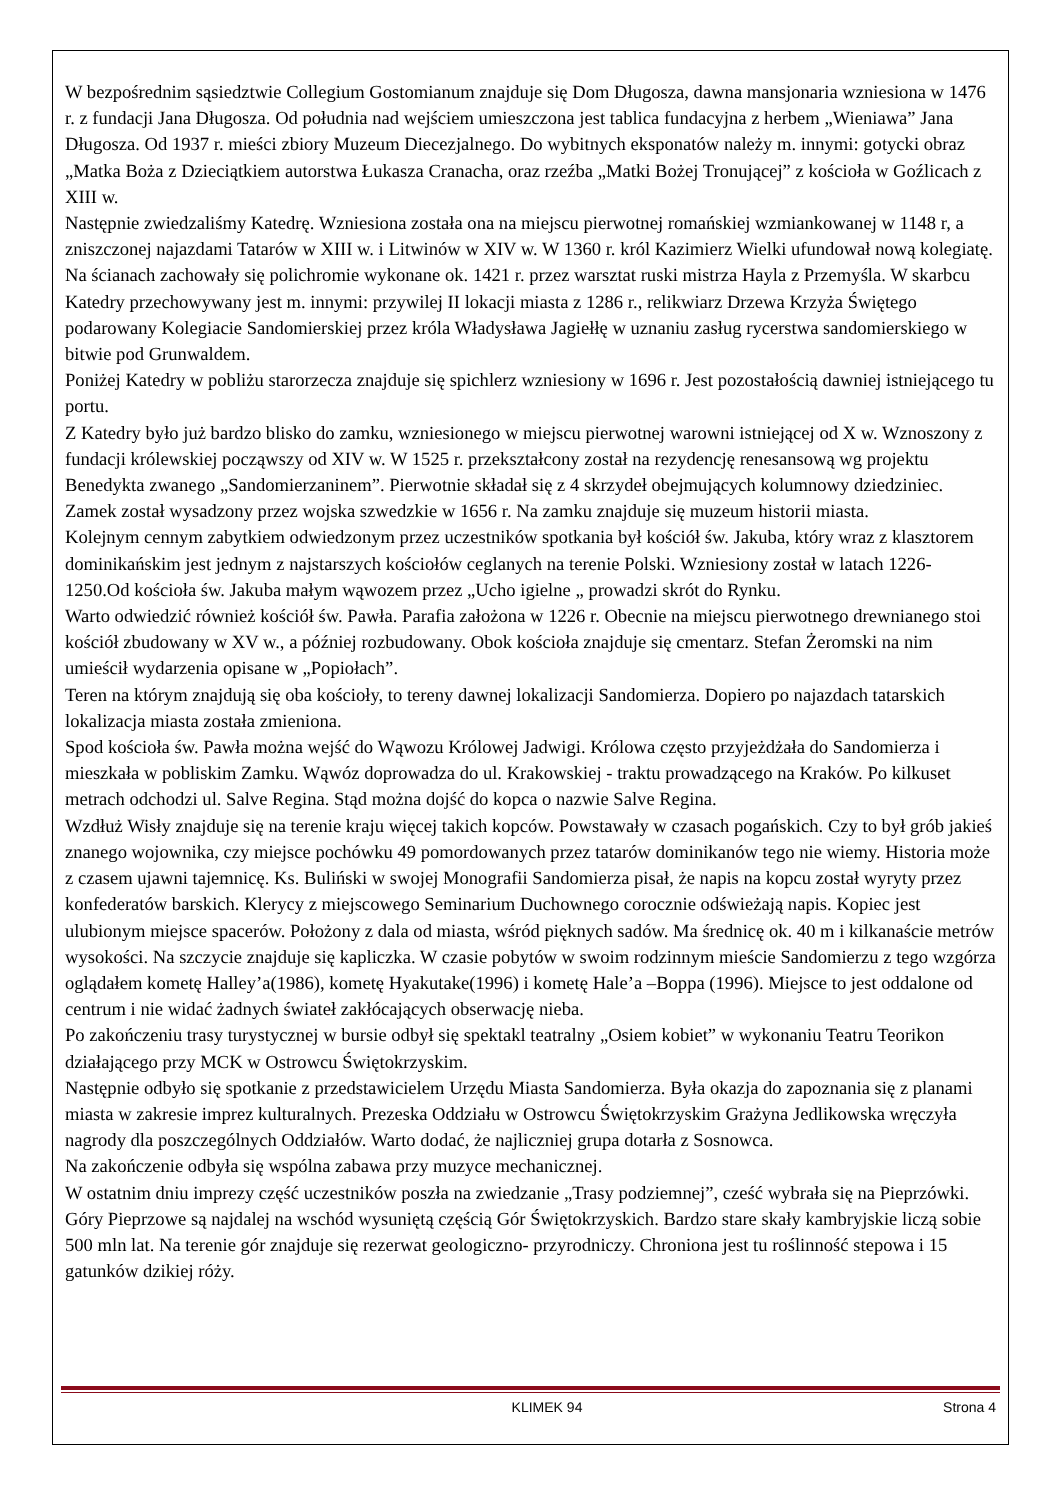W bezpośrednim sąsiedztwie Collegium Gostomianum znajduje się Dom Długosza, dawna mansjonaria wzniesiona w 1476 r. z fundacji Jana Długosza. Od południa nad wejściem umieszczona jest tablica fundacyjna z herbem „Wieniawa” Jana Długosza. Od 1937 r. mieści zbiory Muzeum Diecezjalnego. Do wybitnych eksponatów należy m. innymi: gotycki obraz „Matka Boża z Dzieciątkiem autorstwa Łukasza Cranacha, oraz rzeźba „Matki Bożej Tronującej” z kościoła w Goźlicach z XIII w.
Następnie zwiedzaliśmy Katedrę. Wzniesiona została ona na miejscu pierwotnej romańskiej wzmiankowanej w 1148 r, a zniszczonej najazdami Tatarów w XIII w. i Litwinów w XIV w. W 1360 r. król Kazimierz Wielki ufundował nową kolegiatę. Na ścianach zachowały się polichromie wykonane ok. 1421 r. przez warsztat ruski mistrza Hayla z Przemyśla. W skarbcu Katedry przechowywany jest m. innymi: przywilej II lokacji miasta z 1286 r., relikwiarz Drzewa Krzyża Świętego podarowany Kolegiacie Sandomierskiej przez króla Władysława Jagiełłę w uznaniu zasług rycerstwa sandomierskiego w bitwie pod Grunwaldem.
Poniżej Katedry w pobliżu starorzecza znajduje się spichlerz wzniesiony w 1696 r. Jest pozostałością dawniej istniejącego tu portu.
Z Katedry było już bardzo blisko do zamku, wzniesionego w miejscu pierwotnej warowni istniejącej od X w. Wznoszony z fundacji królewskiej począwszy od XIV w. W 1525 r. przekształcony został na rezydencję renesansową wg projektu Benedykta zwanego „Sandomierzaninem”. Pierwotnie składał się z 4 skrzydeł obejmujących kolumnowy dziedziniec. Zamek został wysadzony przez wojska szwedzkie w 1656 r. Na zamku znajduje się muzeum historii miasta.
Kolejnym cennym zabytkiem odwiedzonym przez uczestników spotkania był kościół św. Jakuba, który wraz z klasztorem dominikańskim jest jednym z najstarszych kościołów ceglanych na terenie Polski. Wzniesiony został w latach 1226-1250.Od kościoła św. Jakuba małym wąwozem przez „Ucho igielne „ prowadzi skrót do Rynku.
Warto odwiedzić również kościół św. Pawła. Parafia założona w 1226 r. Obecnie na miejscu pierwotnego drewnianego stoi kościół zbudowany w XV w., a później rozbudowany. Obok kościoła znajduje się cmentarz. Stefan Żeromski na nim umieścił wydarzenia opisane w „Popiołach”.
Teren na którym znajdują się oba kościoły, to tereny dawnej lokalizacji Sandomierza. Dopiero po najazdach tatarskich lokalizacja miasta została zmieniona.
Spod kościoła św. Pawła można wejść do Wąwozu Królowej Jadwigi. Królowa często przyjeżdżała do Sandomierza i mieszkała w pobliskim Zamku. Wąwóz doprowadza do ul. Krakowskiej - traktu prowadzącego na Kraków. Po kilkuset metrach odchodzi ul. Salve Regina. Stąd można dojść do kopca o nazwie Salve Regina.
Wzdłuż Wisły znajduje się na terenie kraju więcej takich kopców. Powstawały w czasach pogańskich. Czy to był grób jakieś znanego wojownika, czy miejsce pochówku 49 pomordowanych przez tatarów dominikanów tego nie wiemy. Historia może z czasem ujawni tajemnicę. Ks. Buliński w swojej Monografii Sandomierza pisał, że napis na kopcu został wyryty przez konfederatów barskich. Klerycy z miejscowego Seminarium Duchownego corocznie odświeżają napis. Kopiec jest ulubionym miejsce spacerów. Położony z dala od miasta, wśród pięknych sadów. Ma średnicę ok. 40 m i kilkanaście metrów wysokości. Na szczycie znajduje się kapliczka. W czasie pobytów w swoim rodzinnym mieście Sandomierzu z tego wzgórza oglądałem kometę Halley’a(1986), kometę Hyakutake(1996) i kometę Hale’a –Boppa (1996). Miejsce to jest oddalone od centrum i nie widać żadnych świateł zakłócających obserwację nieba.
Po zakończeniu trasy turystycznej w bursie odbył się spektakl teatralny „Osiem kobiet” w wykonaniu Teatru Teorikon działającego przy MCK w Ostrowcu Świętokrzyskim.
Następnie odbyło się spotkanie z przedstawicielem Urzędu Miasta Sandomierza. Była okazja do zapoznania się z planami miasta w zakresie imprez kulturalnych. Prezeska Oddziału w Ostrowcu Świętokrzyskim Grażyna Jedlikowska wręczyła nagrody dla poszczególnych Oddziałów. Warto dodać, że najliczniej grupa dotarła z Sosnowca.
Na zakończenie odbyła się wspólna zabawa przy muzyce mechanicznej.
W ostatnim dniu imprezy część uczestników poszła na zwiedzanie „Trasy podziemnej”, cześć wybrała się na Pieprzówki.
Góry Pieprzowe są najdalej na wschód wysuniętą częścią Gór Świętokrzyskich. Bardzo stare skały kambryjskie liczą sobie 500 mln lat. Na terenie gór znajduje się rezerwat geologiczno- przyrodniczy. Chroniona jest tu roślinność stepowa i 15 gatunków dzikiej róży.
KLIMEK 94 Strona 4